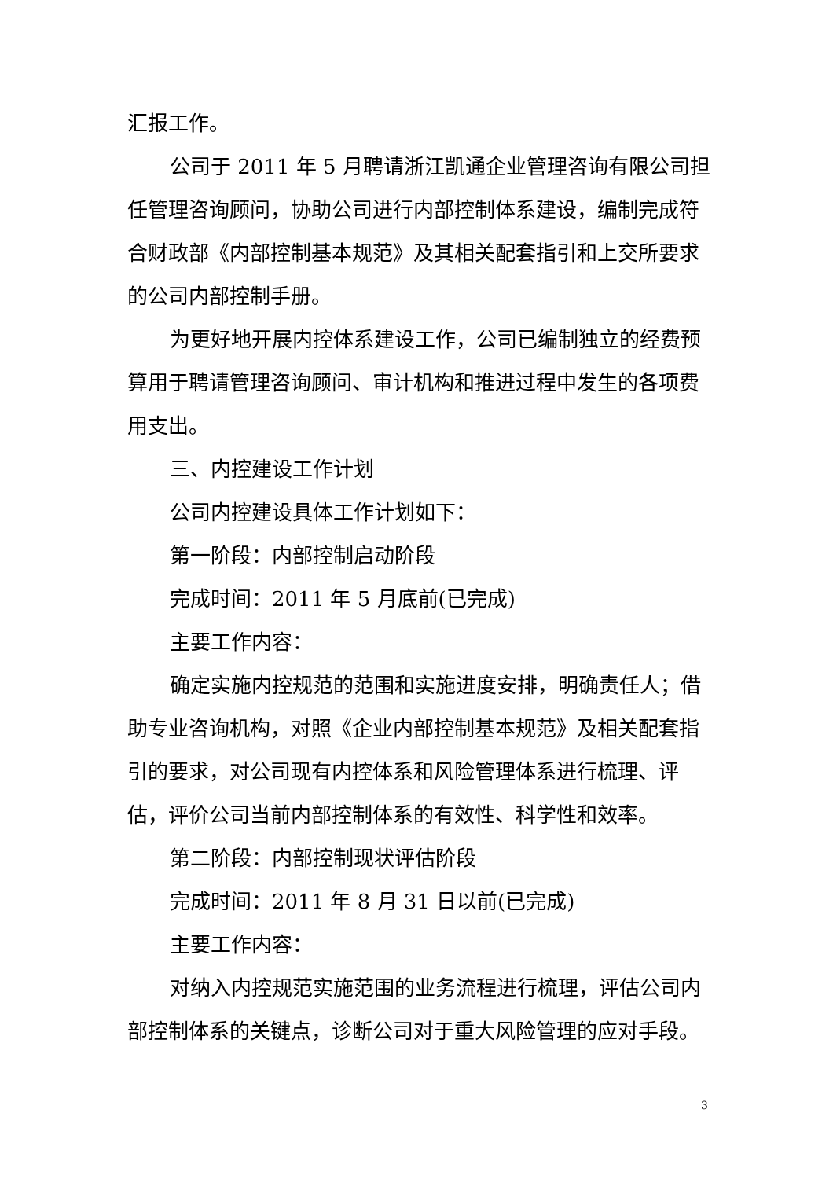汇报工作。
公司于 2011 年 5 月聘请浙江凯通企业管理咨询有限公司担任管理咨询顾问，协助公司进行内部控制体系建设，编制完成符合财政部《内部控制基本规范》及其相关配套指引和上交所要求的公司内部控制手册。
为更好地开展内控体系建设工作，公司已编制独立的经费预算用于聘请管理咨询顾问、审计机构和推进过程中发生的各项费用支出。
三、内控建设工作计划
公司内控建设具体工作计划如下：
第一阶段：内部控制启动阶段
完成时间：2011 年 5 月底前(已完成)
主要工作内容：
确定实施内控规范的范围和实施进度安排，明确责任人；借助专业咨询机构，对照《企业内部控制基本规范》及相关配套指引的要求，对公司现有内控体系和风险管理体系进行梳理、评估，评价公司当前内部控制体系的有效性、科学性和效率。
第二阶段：内部控制现状评估阶段
完成时间：2011 年 8 月 31 日以前(已完成)
主要工作内容：
对纳入内控规范实施范围的业务流程进行梳理，评估公司内部控制体系的关键点，诊断公司对于重大风险管理的应对手段。
3